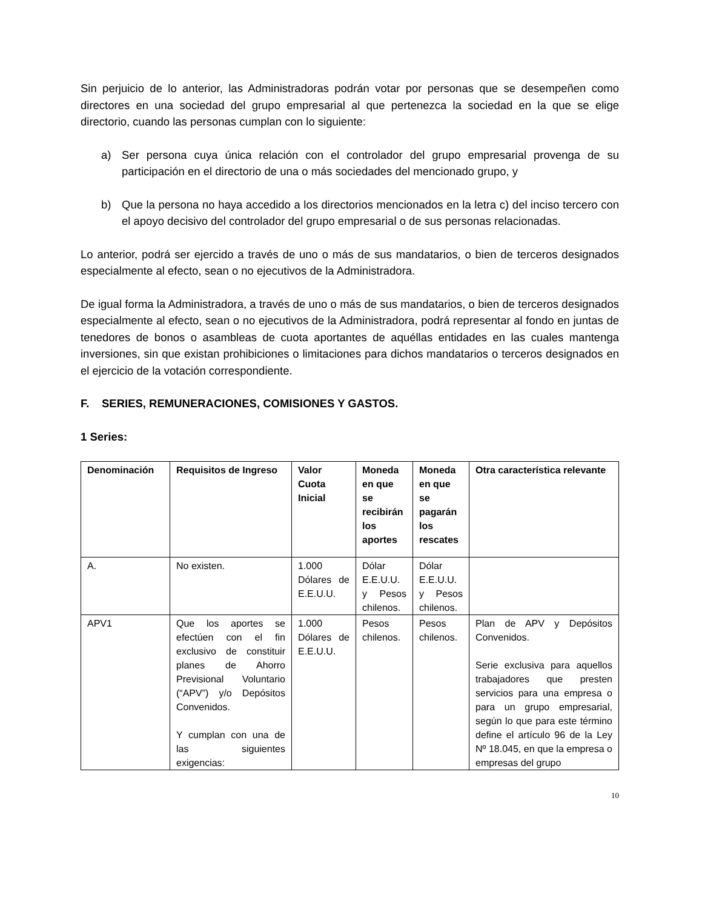Sin perjuicio de lo anterior, las Administradoras podrán votar por personas que se desempeñen como directores en una sociedad del grupo empresarial al que pertenezca la sociedad en la que se elige directorio, cuando las personas cumplan con lo siguiente:
a) Ser persona cuya única relación con el controlador del grupo empresarial provenga de su participación en el directorio de una o más sociedades del mencionado grupo, y
b) Que la persona no haya accedido a los directorios mencionados en la letra c) del inciso tercero con el apoyo decisivo del controlador del grupo empresarial o de sus personas relacionadas.
Lo anterior, podrá ser ejercido a través de uno o más de sus mandatarios, o bien de terceros designados especialmente al efecto, sean o no ejecutivos de la Administradora.
De igual forma la Administradora, a través de uno o más de sus mandatarios, o bien de terceros designados especialmente al efecto, sean o no ejecutivos de la Administradora, podrá representar al fondo en juntas de tenedores de bonos o asambleas de cuota aportantes de aquéllas entidades en las cuales mantenga inversiones, sin que existan prohibiciones o limitaciones para dichos mandatarios o terceros designados en el ejercicio de la votación correspondiente.
F. SERIES, REMUNERACIONES, COMISIONES Y GASTOS.
1 Series:
| Denominación | Requisitos de Ingreso | Valor Cuota Inicial | Moneda en que se recibirán los aportes | Moneda en que se pagarán los rescates | Otra característica relevante |
| --- | --- | --- | --- | --- | --- |
| A. | No existen. | 1.000 Dólares de E.E.U.U. | Dólar E.E.U.U. y Pesos chilenos. | Dólar E.E.U.U. y Pesos chilenos. | |
| APV1 | Que los aportes se efectúen con el fin exclusivo de constituir planes de Ahorro Previsional Voluntario (“APV”) y/o Depósitos Convenidos. Y cumplan con una de las siguientes exigencias: | 1.000 Dólares de E.E.U.U. | Pesos chilenos. | Pesos chilenos. | Plan de APV y Depósitos Convenidos. Serie exclusiva para aquellos trabajadores que presten servicios para una empresa o para un grupo empresarial, según lo que para este término define el artículo 96 de la Ley Nº 18.045, en que la empresa o empresas del grupo |
10